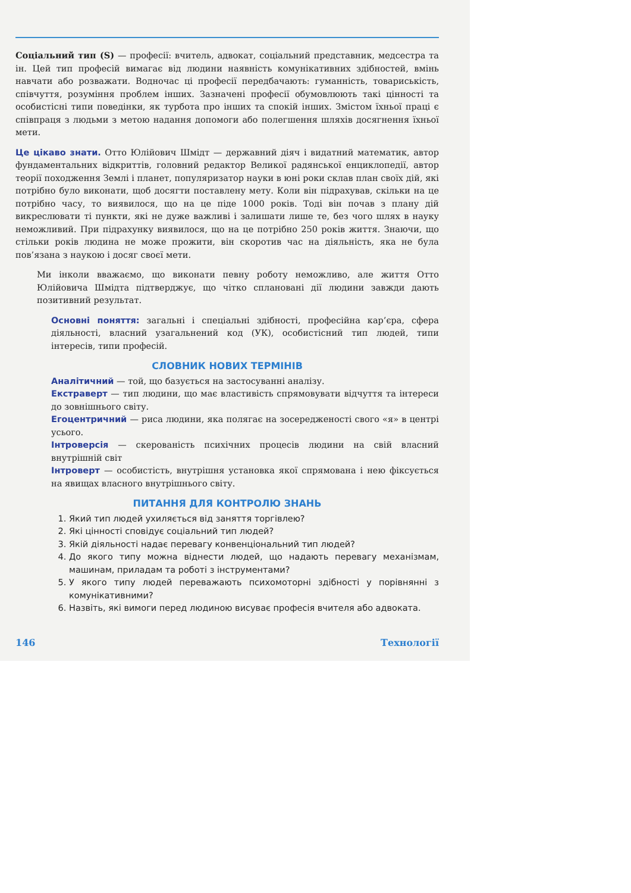Соціальний тип (S) — професії: вчитель, адвокат, соціальний представник, медсестра та ін. Цей тип професій вимагає від людини наявність комунікативних здібностей, вмінь навчати або розважати. Водночас ці професії передбачають: гуманність, товариськість, співчуття, розуміння проблем інших. Зазначені професії обумовлюють такі цінності та особистісні типи поведінки, як турбота про інших та спокій інших. Змістом їхньої праці є співпраця з людьми з метою надання допомоги або полегшення шляхів досягнення їхньої мети.
Це цікаво знати. Отто Юлійович Шмідт — державний діяч і видатний математик, автор фундаментальних відкриттів, головний редактор Великої радянської енциклопедії, автор теорії походження Землі і планет, популяризатор науки в юні роки склав план своїх дій, які потрібно було виконати, щоб досягти поставлену мету. Коли він підрахував, скільки на це потрібно часу, то виявилося, що на це піде 1000 років. Тоді він почав з плану дій викреслювати ті пункти, які не дуже важливі і залишати лише те, без чого шлях в науку неможливий. При підрахунку виявилося, що на це потрібно 250 років життя. Знаючи, що стільки років людина не може прожити, він скоротив час на діяльність, яка не була пов’язана з наукою і досяг своєї мети.
Ми інколи вважаємо, що виконати певну роботу неможливо, але життя Отто Юлійовича Шмідта підтверджує, що чітко сплановані дії людини завжди дають позитивний результат.
Основні поняття: загальні і спеціальні здібності, професійна кар’єра, сфера діяльності, власний узагальнений код (УК), особистісний тип людей, типи інтересів, типи професій.
СЛОВНИК НОВИХ ТЕРМІНІВ
Аналітичний — той, що базується на застосуванні аналізу.
Екстраверт — тип людини, що має властивість спрямовувати відчуття та інтереси до зовнішнього світу.
Егоцентричний — риса людини, яка полягає на зосередженості свого «я» в центрі усього.
Інтроверсія — скерованість психічних процесів людини на свій власний внутрішній світ
Інтроверт — особистість, внутрішня установка якої спрямована і нею фіксується на явищах власного внутрішнього світу.
ПИТАННЯ ДЛЯ КОНТРОЛЮ ЗНАНЬ
1. Який тип людей ухиляється від заняття торгівлею?
2. Які цінності сповідує соціальний тип людей?
3. Якій діяльності надає перевагу конвенціональний тип людей?
4. До якого типу можна віднести людей, що надають перевагу механізмам, машинам, приладам та роботі з інструментами?
5. У якого типу людей переважають психомоторні здібності у порівнянні з комунікативними?
6. Назвіть, які вимоги перед людиною висуває професія вчителя або адвоката.
146 Технології